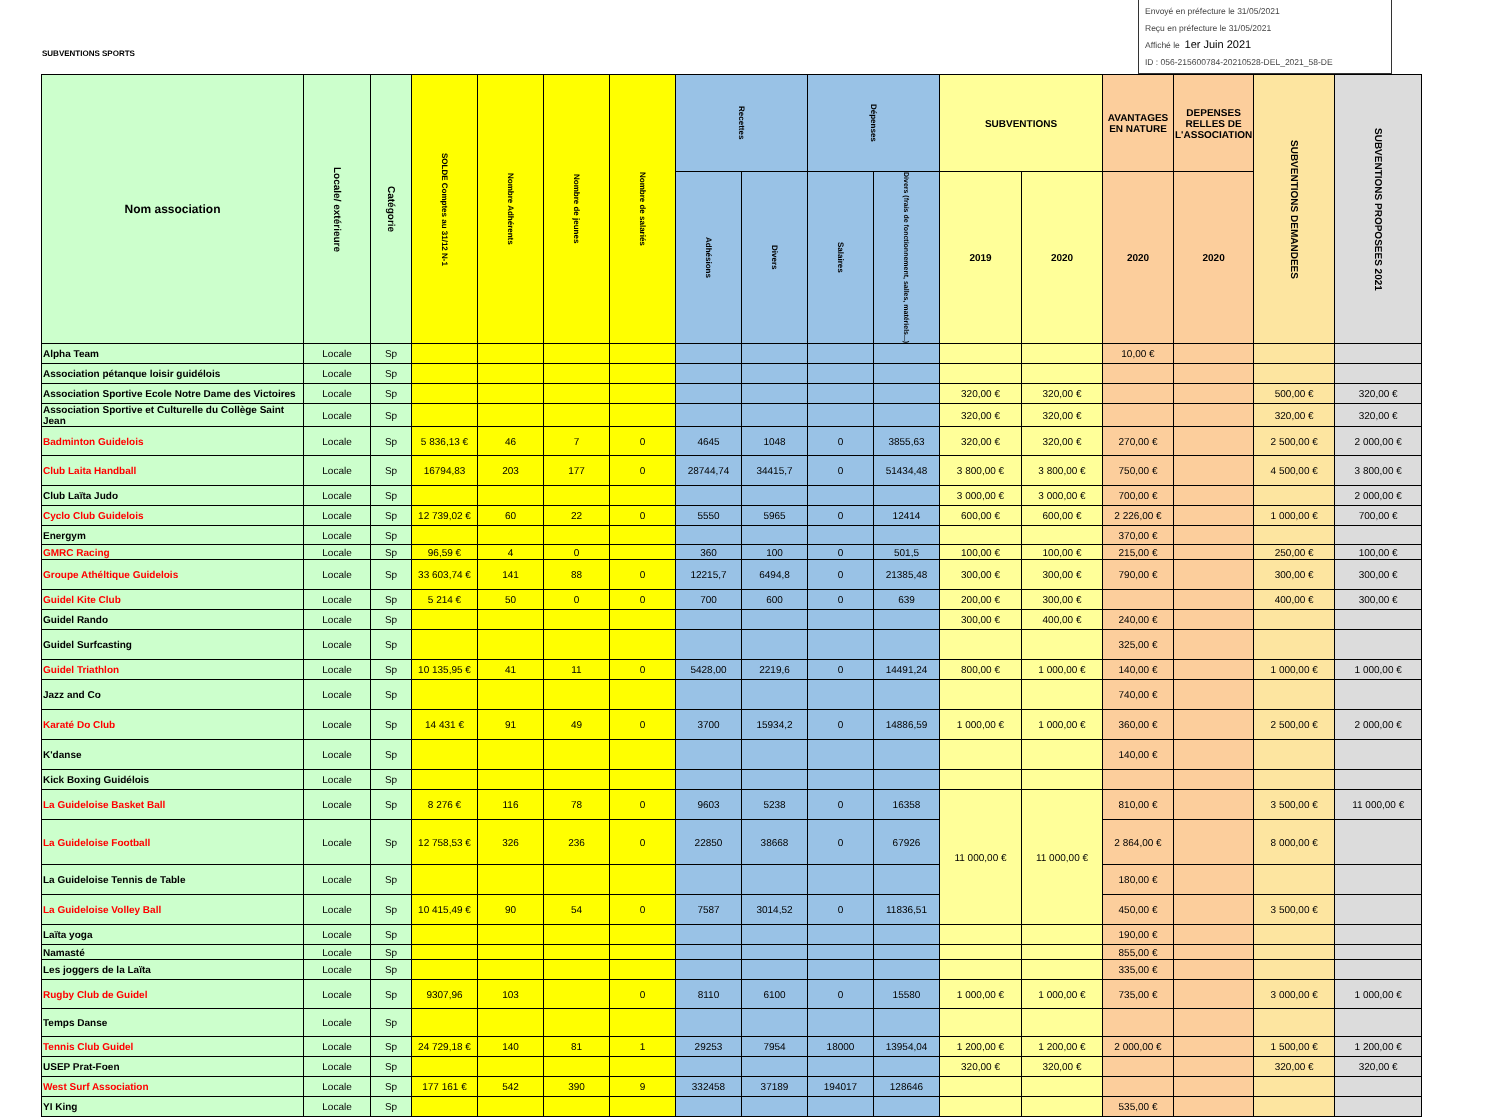SUBVENTIONS SPORTS
Envoyé en préfecture le 31/05/2021
Reçu en préfecture le 31/05/2021
Affiché le 1er Juin 2021
ID : 056-215600784-20210528-DEL_2021_58-DE
| Nom association | Locale/ extérieure | Catégorie | SOLDE Comptes au 31/12 N-1 | Nombre Adhérents | Nombre de jeunes | Nombre de salariés | Recettes | | Dépenses | | SUBVENTIONS | | AVANTAGES EN NATURE | DEPENSES RELLES DE L'ASSOCIATION | SUBVENTIONS DEMANDEES | SUBVENTIONS PROPOSEES 2021 |
| --- | --- | --- | --- | --- | --- | --- | --- | --- | --- | --- | --- | --- | --- | --- | --- | --- |
| | | | | | | | Adhésions | Divers | Salaires | Divers (frais de fonctionnement, salles, matériels...) | 2019 | 2020 | 2020 | 2020 | | |
| Alpha Team | Locale | Sp | | | | | | | | | | | 10,00 € | | | |
| Association pétanque loisir guidélois | Locale | Sp | | | | | | | | | | | | | | |
| Association Sportive Ecole Notre Dame des Victoires | Locale | Sp | | | | | | | | | 320,00 € | 320,00 € | | | 500,00 € | 320,00 € |
| Association Sportive et Culturelle du Collège Saint Jean | Locale | Sp | | | | | | | | | 320,00 € | 320,00 € | | | 320,00 € | 320,00 € |
| Badminton Guidelois | Locale | Sp | 5 836,13 € | 46 | 7 | 0 | 4645 | 1048 | 0 | 3855,63 | 320,00 € | 320,00 € | 270,00 € | | 2 500,00 € | 2 000,00 € |
| Club Laita Handball | Locale | Sp | 16794,83 | 203 | 177 | 0 | 28744,74 | 34415,7 | 0 | 51434,48 | 3 800,00 € | 3 800,00 € | 750,00 € | | 4 500,00 € | 3 800,00 € |
| Club Laïta Judo | Locale | Sp | | | | | | | | | 3 000,00 € | 3 000,00 € | 700,00 € | | | 2 000,00 € |
| Cyclo Club Guidelois | Locale | Sp | 12 739,02 € | 60 | 22 | 0 | 5550 | 5965 | 0 | 12414 | 600,00 € | 600,00 € | 2 226,00 € | | 1 000,00 € | 700,00 € |
| Energym | Locale | Sp | | | | | | | | | | | 370,00 € | | | |
| GMRC Racing | Locale | Sp | 96,59 € | 4 | 0 | | 360 | 100 | 0 | 501,5 | 100,00 € | 100,00 € | 215,00 € | | 250,00 € | 100,00 € |
| Groupe Athéltique Guidelois | Locale | Sp | 33 603,74 € | 141 | 88 | 0 | 12215,7 | 6494,8 | 0 | 21385,48 | 300,00 € | 300,00 € | 790,00 € | | 300,00 € | 300,00 € |
| Guidel Kite Club | Locale | Sp | 5 214 € | 50 | 0 | 0 | 700 | 600 | 0 | 639 | 200,00 € | 300,00 € | | | 400,00 € | 300,00 € |
| Guidel Rando | Locale | Sp | | | | | | | | | 300,00 € | 400,00 € | 240,00 € | | | |
| Guidel Surfcasting | Locale | Sp | | | | | | | | | | | 325,00 € | | | |
| Guidel Triathlon | Locale | Sp | 10 135,95 € | 41 | 11 | 0 | 5428,00 | 2219,6 | 0 | 14491,24 | 800,00 € | 1 000,00 € | 140,00 € | | 1 000,00 € | 1 000,00 € |
| Jazz and Co | Locale | Sp | | | | | | | | | | | 740,00 € | | | |
| Karaté Do Club | Locale | Sp | 14 431 € | 91 | 49 | 0 | 3700 | 15934,2 | 0 | 14886,59 | 1 000,00 € | 1 000,00 € | 360,00 € | | 2 500,00 € | 2 000,00 € |
| K'danse | Locale | Sp | | | | | | | | | | | 140,00 € | | | |
| Kick Boxing Guidélois | Locale | Sp | | | | | | | | | | | | | | |
| La Guideloise Basket Ball | Locale | Sp | 8 276 € | 116 | 78 | 0 | 9603 | 5238 | 0 | 16358 | 11 000,00 € | 11 000,00 € | 810,00 € | | 3 500,00 € | 11 000,00 € |
| La Guideloise Football | Locale | Sp | 12 758,53 € | 326 | 236 | 0 | 22850 | 38668 | 0 | 67926 | | | 2 864,00 € | | 8 000,00 € | |
| La Guideloise Tennis de Table | Locale | Sp | | | | | | | | | | | 180,00 € | | | |
| La Guideloise Volley Ball | Locale | Sp | 10 415,49 € | 90 | 54 | 0 | 7587 | 3014,52 | 0 | 11836,51 | | | 450,00 € | | 3 500,00 € | |
| Laïta yoga | Locale | Sp | | | | | | | | | | | 190,00 € | | | |
| Namasté | Locale | Sp | | | | | | | | | | | 855,00 € | | | |
| Les joggers de la Laïta | Locale | Sp | | | | | | | | | | | 335,00 € | | | |
| Rugby Club de Guidel | Locale | Sp | 9307,96 | 103 | | 0 | 8110 | 6100 | 0 | 15580 | 1 000,00 € | 1 000,00 € | 735,00 € | | 3 000,00 € | 1 000,00 € |
| Temps Danse | Locale | Sp | | | | | | | | | | | | | | |
| Tennis Club Guidel | Locale | Sp | 24 729,18 € | 140 | 81 | 1 | 29253 | 7954 | 18000 | 13954,04 | 1 200,00 € | 1 200,00 € | 2 000,00 € | | 1 500,00 € | 1 200,00 € |
| USEP Prat-Foen | Locale | Sp | | | | | | | | | 320,00 € | 320,00 € | | | 320,00 € | 320,00 € |
| West Surf Association | Locale | Sp | 177 161 € | 542 | 390 | 9 | 332458 | 37189 | 194017 | 128646 | | | | | | |
| YI King | Locale | Sp | | | | | | | | | | | 535,00 € | | | |